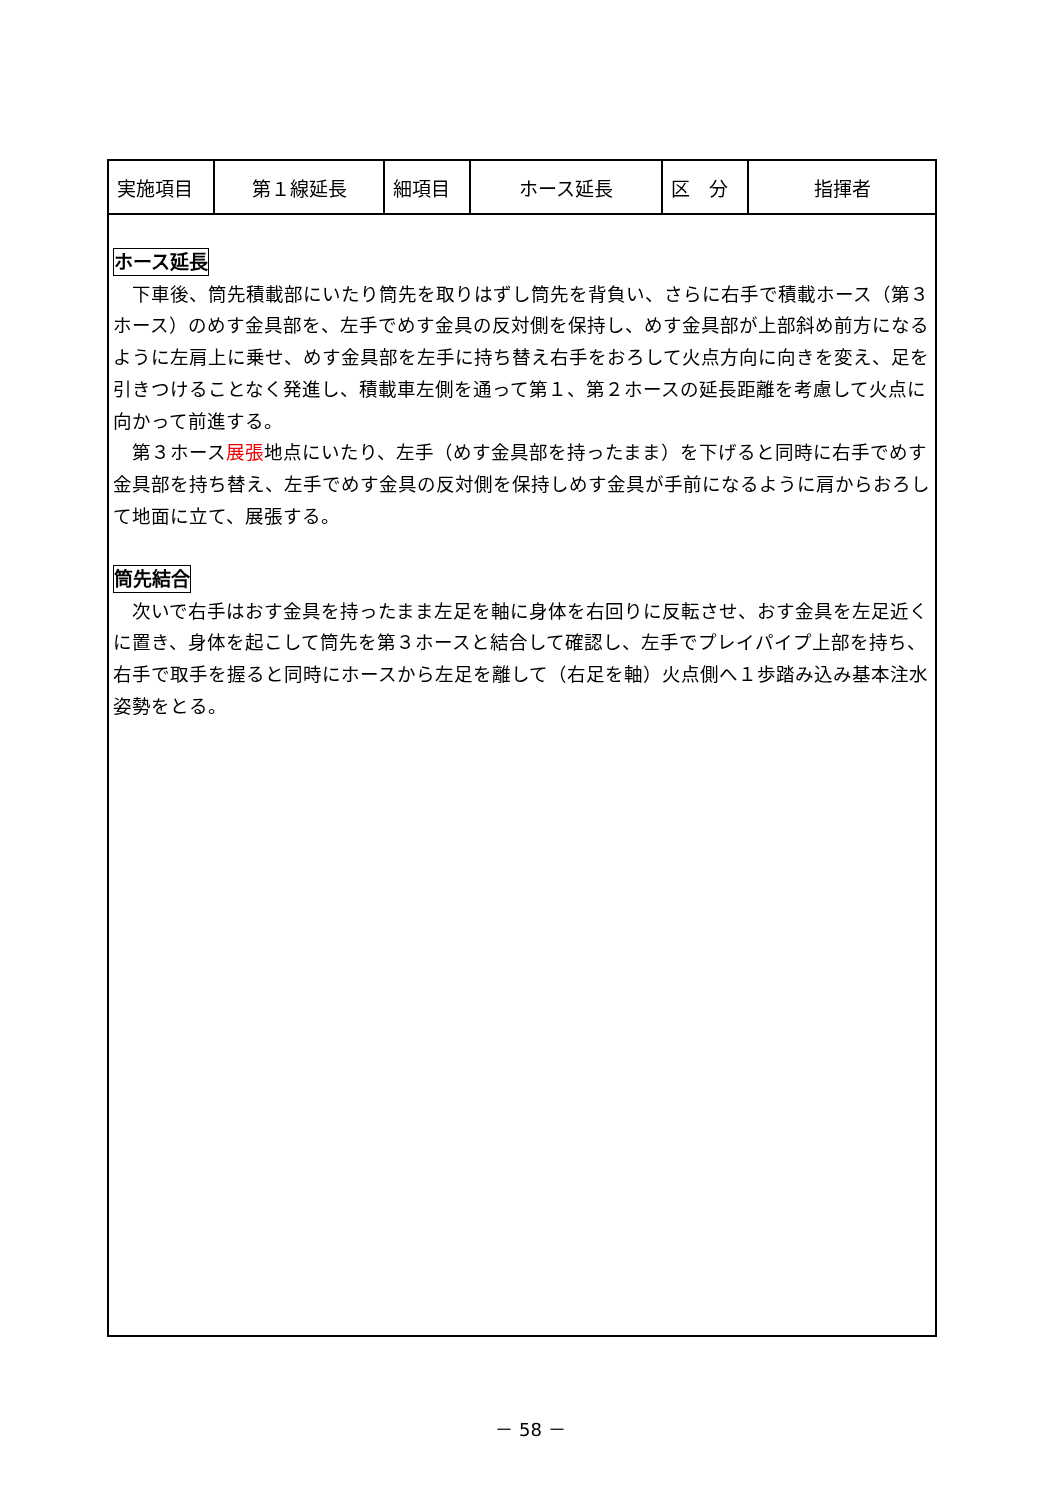| 実施項目 | 第１線延長 | 細項目 | ホース延長 | 区 分 | 指揮者 |
ホース延長
　下車後、筒先積載部にいたり筒先を取りはずし筒先を背負い、さらに右手で積載ホース（第３ホース）のめす金具部を、左手でめす金具の反対側を保持し、めす金具部が上部斜め前方になるように左肩上に乗せ、めす金具部を左手に持ち替え右手をおろして火点方向に向きを変え、足を引きつけることなく発進し、積載車左側を通って第１、第２ホースの延長距離を考慮して火点に向かって前進する。
　第３ホース展張地点にいたり、左手（めす金具部を持ったまま）を下げると同時に右手でめす金具部を持ち替え、左手でめす金具の反対側を保持しめす金具が手前になるように肩からおろして地面に立て、展張する。
筒先結合
　次いで右手はおす金具を持ったまま左足を軸に身体を右回りに反転させ、おす金具を左足近くに置き、身体を起こして筒先を第３ホースと結合して確認し、左手でプレイパイプ上部を持ち、右手で取手を握ると同時にホースから左足を離して（右足を軸）火点側へ１歩踏み込み基本注水姿勢をとる。
－ 58 －